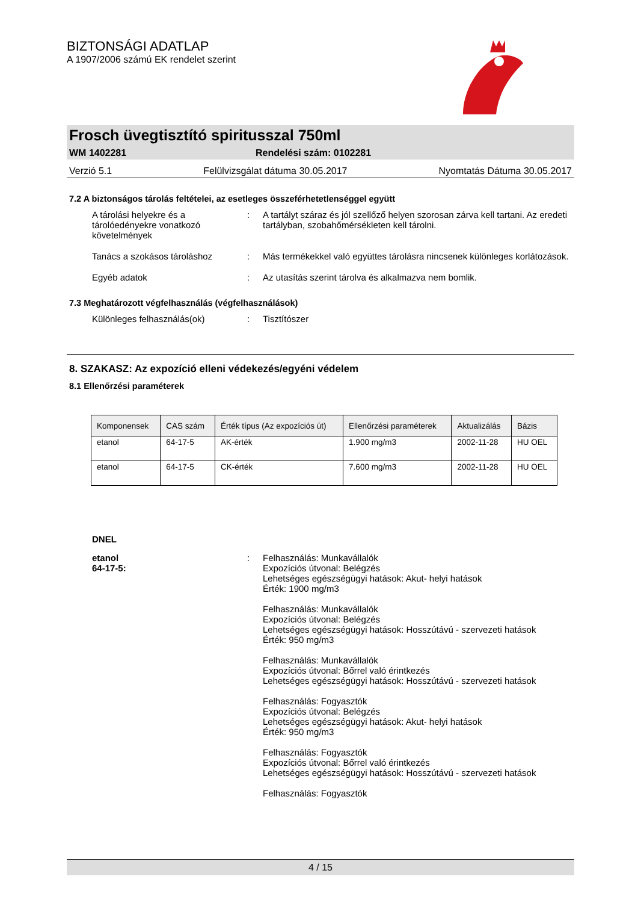BIZTONSÁGI ADATLAP
A 1907/2006 számú EK rendelet szerint
Frosch üvegtisztító spiritusszal 750ml
WM 1402281 Rendelési szám: 0102281
Verzió 5.1 Felülvizsgálat dátuma 30.05.2017 Nyomtatás Dátuma 30.05.2017
7.2 A biztonságos tárolás feltételei, az esetleges összeférhetetlenséggel együtt
A tárolási helyekre és a tárolóedényekre vonatkozó követelmények
: A tartályt száraz és jól szellőző helyen szorosan zárva kell tartani. Az eredeti tartályban, szobahőmérsékleten kell tárolni.
Tanács a szokásos tároláshoz : Más termékekkel való együttes tárolásra nincsenek különleges korlátozások.
Egyéb adatok : Az utasítás szerint tárolva és alkalmazva nem bomlik.
7.3 Meghatározott végfelhasználás (végfelhasználások)
Különleges felhasználás(ok) : Tisztítószer
8. SZAKASZ: Az expozíció elleni védekezés/egyéni védelem
8.1 Ellenőrzési paraméterek
| Komponensek | CAS szám | Érték típus (Az expozíciós út) | Ellenőrzési paraméterek | Aktualizálás | Bázis |
| --- | --- | --- | --- | --- | --- |
| etanol | 64-17-5 | AK-érték | 1.900 mg/m3 | 2002-11-28 | HU OEL |
| etanol | 64-17-5 | CK-érték | 7.600 mg/m3 | 2002-11-28 | HU OEL |
DNEL
etanol
64-17-5:
: Felhasználás: Munkavállalók
Expozíciós útvonal: Belégzés
Lehetséges egészségügyi hatások: Akut- helyi hatások
Érték: 1900 mg/m3
Felhasználás: Munkavállalók
Expozíciós útvonal: Belégzés
Lehetséges egészségügyi hatások: Hosszútávú - szervezeti hatások
Érték: 950 mg/m3
Felhasználás: Munkavállalók
Expozíciós útvonal: Bőrrel való érintkezés
Lehetséges egészségügyi hatások: Hosszútávú - szervezeti hatások
Felhasználás: Fogyasztók
Expozíciós útvonal: Belégzés
Lehetséges egészségügyi hatások: Akut- helyi hatások
Érték: 950 mg/m3
Felhasználás: Fogyasztók
Expozíciós útvonal: Bőrrel való érintkezés
Lehetséges egészségügyi hatások: Hosszútávú - szervezeti hatások
Felhasználás: Fogyasztók
4 / 15